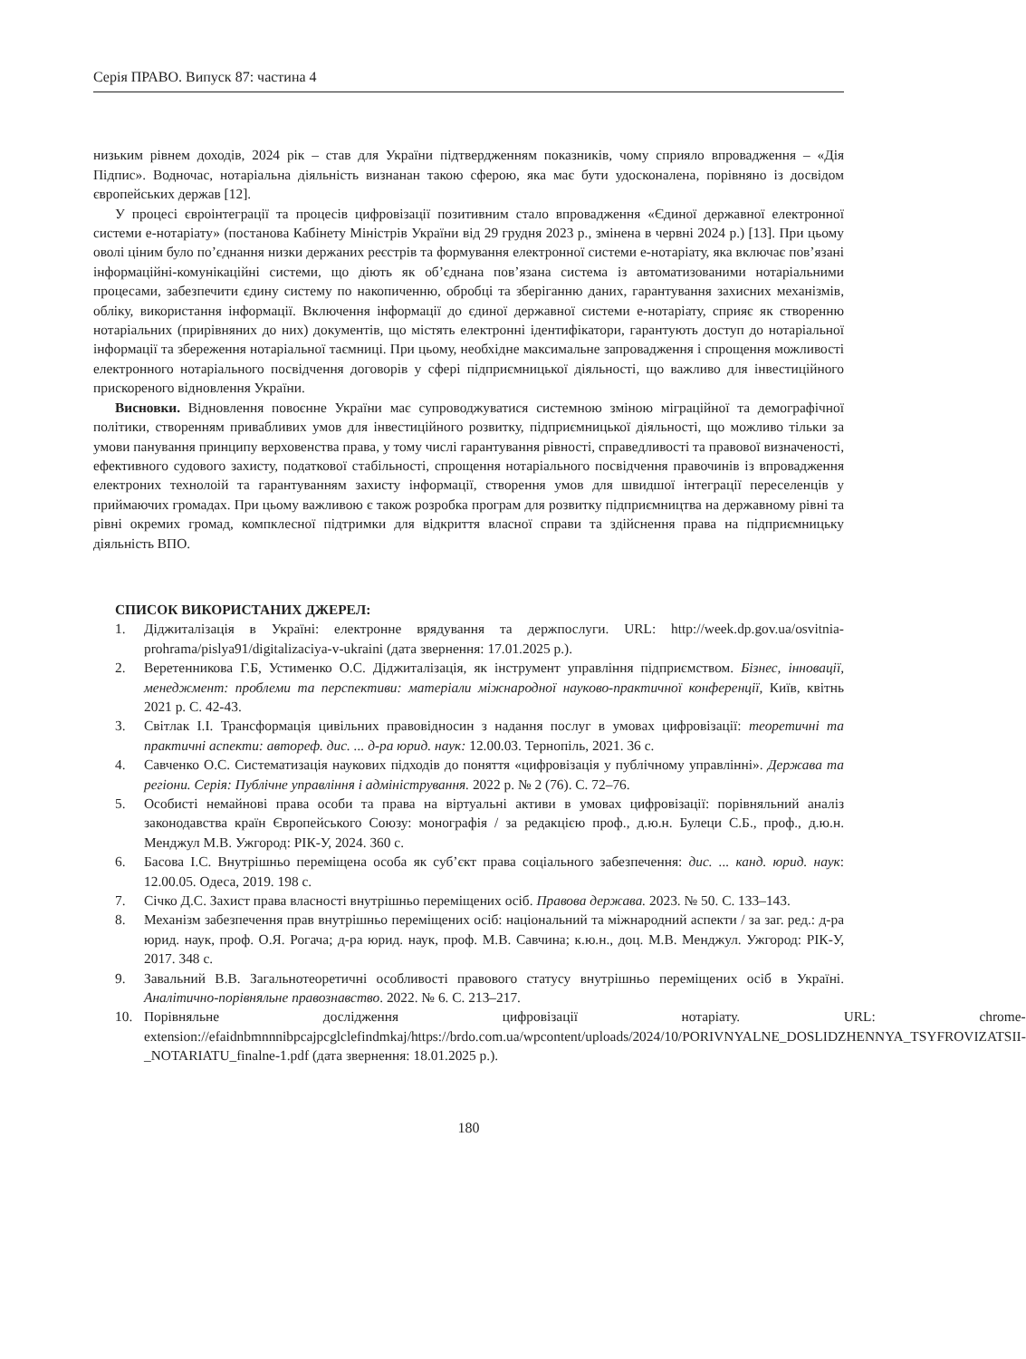Серія ПРАВО. Випуск 87: частина 4
низьким рівнем доходів, 2024 рік – став для України підтвердженням показників, чому сприяло впровадження – «Дія Підпис». Водночас, нотаріальна діяльність визнанан такою сферою, яка має бути удосконалена, порівняно із досвідом європейських держав [12].
У процесі євроінтеграції та процесів цифровізації позитивним стало впровадження «Єдиної державної електронної системи е-нотаріату» (постанова Кабінету Міністрів України від 29 грудня 2023 р., змінена в червні 2024 р.) [13]. При цьому оволі ціним було по’єднання низки держаних реєстрів та формування електронної системи е-нотаріату, яка включає пов’язані інформаційні-комунікаційні системи, що діють як об’єднана пов’язана система із автоматизованими нотаріальними процесами, забезпечити єдину систему по накопиченню, обробці та зберіганню даних, гарантування захисних механізмів, обліку, використання інформації. Включення інформації до єдиної державної системи е-нотаріату, сприяє як створенню нотаріальних (прирівняних до них) документів, що містять електронні ідентифікатори, гарантують доступ до нотаріальної інформації та збереження нотаріальної таємниці. При цьому, необхідне максимальне запровадження і спрощення можливості електронного нотаріального посвідчення договорів у сфері підприємницької діяльності, що важливо для інвестиційного прискореного відновлення України.
Висновки. Відновлення повоєнне України має супроводжуватися системною зміною міграційної та демографічної політики, створенням привабливих умов для інвестиційного розвитку, підприємницької діяльності, що можливо тільки за умови панування принципу верховенства права, у тому числі гарантування рівності, справедливості та правової визначеності, ефективного судового захисту, податкової стабільності, спрощення нотаріального посвідчення правочинів із впровадження електроних технолоій та гарантуванням захисту інформації, створення умов для швидшої інтеграції переселенців у приймаючих громадах. При цьому важливою є також розробка програм для розвитку підприємництва на державному рівні та рівні окремих громад, компклесної підтримки для відкриття власної справи та здійснення права на підприємницьку діяльність ВПО.
СПИСОК ВИКОРИСТАНИХ ДЖЕРЕЛ:
1. Діджиталізація в Україні: електронне врядування та держпослуги. URL: http://week.dp.gov.ua/osvitnia-prohrama/pislya91/digitalizaciya-v-ukraini (дата звернення: 17.01.2025 р.).
2. Веретенникова Г.Б, Устименко О.С. Діджиталізація, як інструмент управління підприємством. Бізнес, інновації, менеджмент: проблеми та перспективи: матеріали міжнародної науково-практичної конференції, Київ, квітнь 2021 р. С. 42-43.
3. Світлак І.І. Трансформація цивільних правовідносин з надання послуг в умовах цифровізації: теоретичні та практичні аспекти: автореф. дис. ... д-ра юрид. наук: 12.00.03. Тернопіль, 2021. 36 с.
4. Савченко О.С. Систематизація наукових підходів до поняття «цифровізація у публічному управлінні». Держава та регіони. Серія: Публічне управління і адміністрування. 2022 р. № 2 (76). С. 72–76.
5. Особисті немайнові права особи та права на віртуальні активи в умовах цифровізації: порівняльний аналіз законодавства країн Європейського Союзу: монографія / за редакцією проф., д.ю.н. Булеци С.Б., проф., д.ю.н. Менджул М.В. Ужгород: РІК-У, 2024. 360 с.
6. Басова І.С. Внутрішньо переміщена особа як суб’єкт права соціального забезпечення: дис. ... канд. юрид. наук: 12.00.05. Одеса, 2019. 198 с.
7. Січко Д.С. Захист права власності внутрішньо переміщених осіб. Правова держава. 2023. № 50. С. 133–143.
8. Механізм забезпечення прав внутрішньо переміщених осіб: національний та міжнародний аспекти / за заг. ред.: д-ра юрид. наук, проф. О.Я. Рогача; д-ра юрид. наук, проф. М.В. Савчина; к.ю.н., доц. М.В. Менджул. Ужгород: РІК-У, 2017. 348 с.
9. Завальний В.В. Загальнотеоретичні особливості правового статусу внутрішньо переміщених осіб в Україні. Аналітично-порівняльне правознавство. 2022. № 6. С. 213–217.
10. Порівняльне дослідження цифровізації нотаріату. URL: chrome-extension://efaidnbmnnnibpcajpcglclefindmkaj/https://brdo.com.ua/wpcontent/uploads/2024/10/PORIVNYALNE_DOSLIDZHENNYA_TSYFROVIZATSII-_NOTARIATU_finalne-1.pdf (дата звернення: 18.01.2025 р.).
180